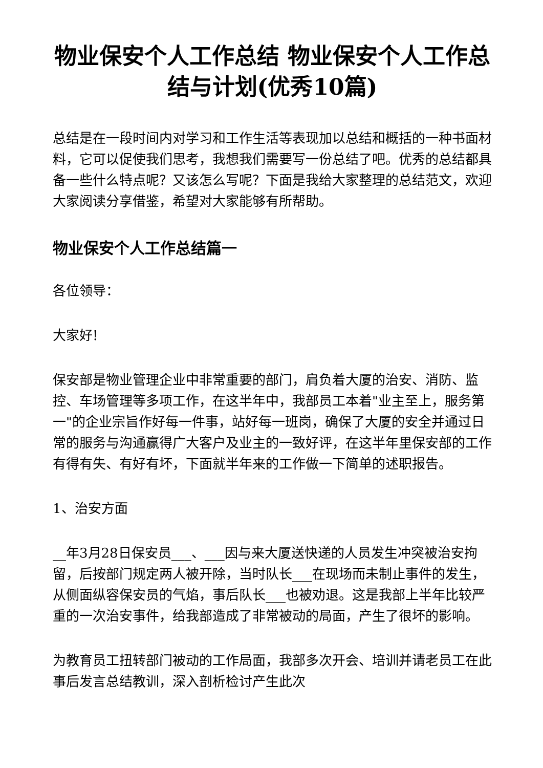物业保安个人工作总结 物业保安个人工作总结与计划(优秀10篇)
总结是在一段时间内对学习和工作生活等表现加以总结和概括的一种书面材料，它可以促使我们思考，我想我们需要写一份总结了吧。优秀的总结都具备一些什么特点呢？又该怎么写呢？下面是我给大家整理的总结范文，欢迎大家阅读分享借鉴，希望对大家能够有所帮助。
物业保安个人工作总结篇一
各位领导：
大家好!
保安部是物业管理企业中非常重要的部门，肩负着大厦的治安、消防、监控、车场管理等多项工作，在这半年中，我部员工本着"业主至上，服务第一"的企业宗旨作好每一件事，站好每一班岗，确保了大厦的安全并通过日常的服务与沟通赢得广大客户及业主的一致好评，在这半年里保安部的工作有得有失、有好有坏，下面就半年来的工作做一下简单的述职报告。
1、治安方面
__年3月28日保安员___、___因与来大厦送快递的人员发生冲突被治安拘留，后按部门规定两人被开除，当时队长___在现场而未制止事件的发生，从侧面纵容保安员的气焰，事后队长___也被劝退。这是我部上半年比较严重的一次治安事件，给我部造成了非常被动的局面，产生了很坏的影响。
为教育员工扭转部门被动的工作局面，我部多次开会、培训并请老员工在此事后发言总结教训，深入剖析检讨产生此次